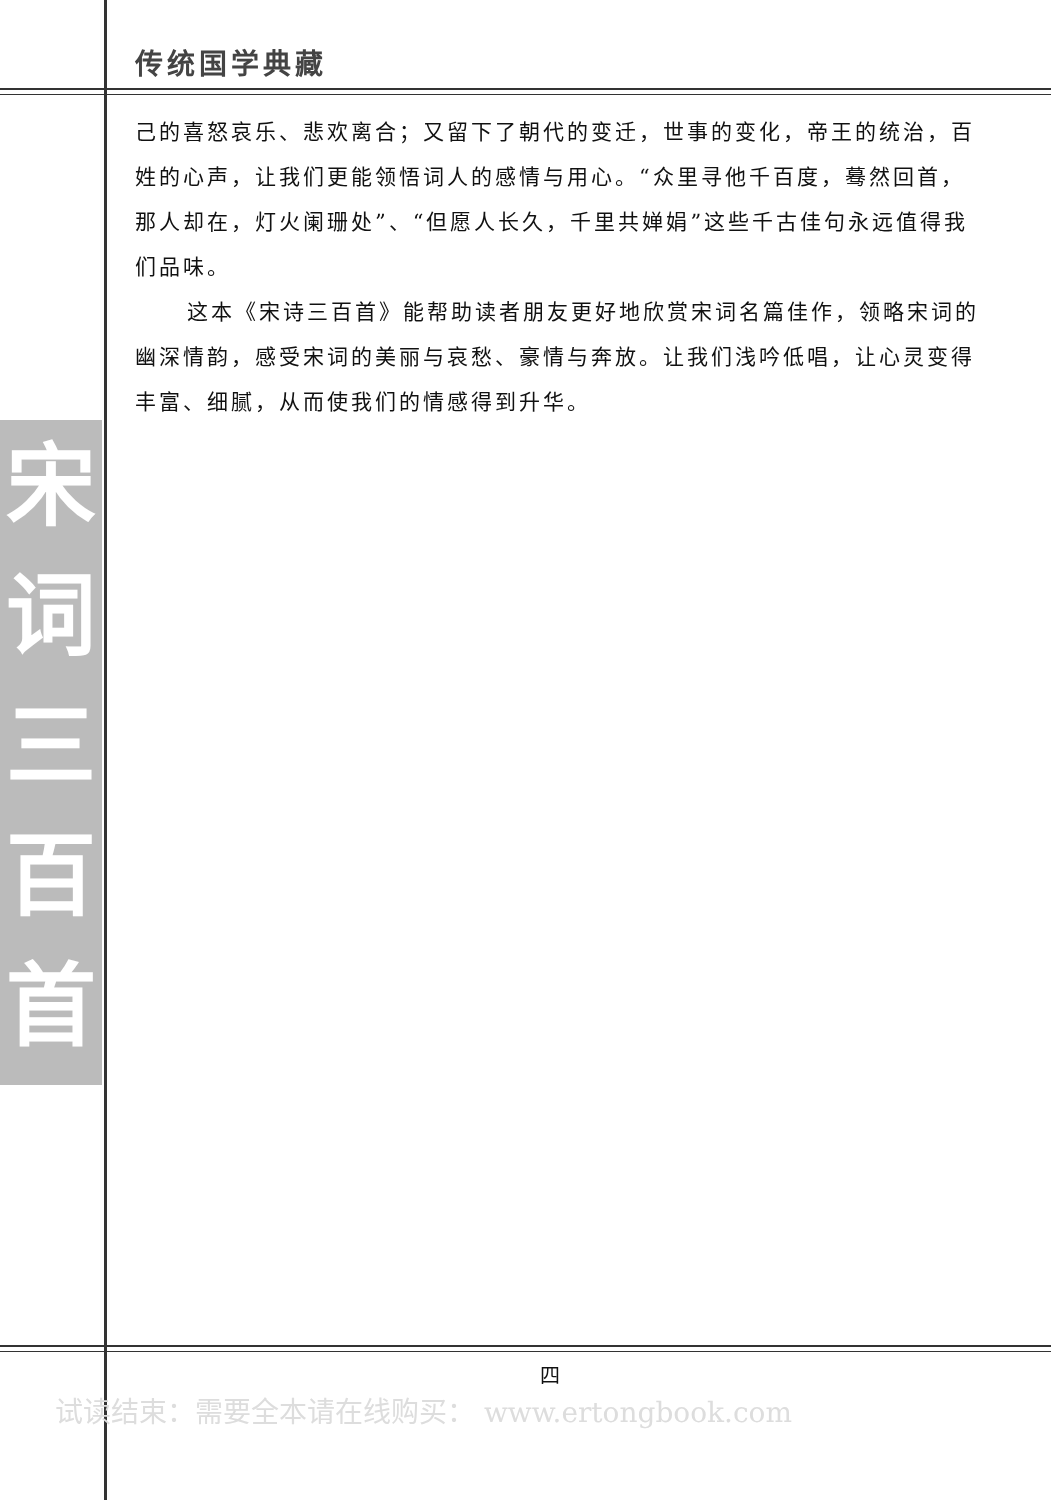宋词三百首
传统国学典藏
己的喜怒哀乐、悲欢离合；又留下了朝代的变迁，世事的变化，帝王的统治，百姓的心声，让我们更能领悟词人的感情与用心。“众里寻他千百度，蓦然回首，那人却在，灯火阑珊处”、“但愿人长久，千里共婵娟”这些千古佳句永远值得我们品味。
这本《宋诗三百首》能帮助读者朋友更好地欣赏宋词名篇佳作，领略宋词的幽深情韵，感受宋词的美丽与哀愁、豪情与奔放。让我们浅吟低唱，让心灵变得丰富、细腻，从而使我们的情感得到升华。
四
试读结束：需要全本请在线购买： www.ertongbook.com